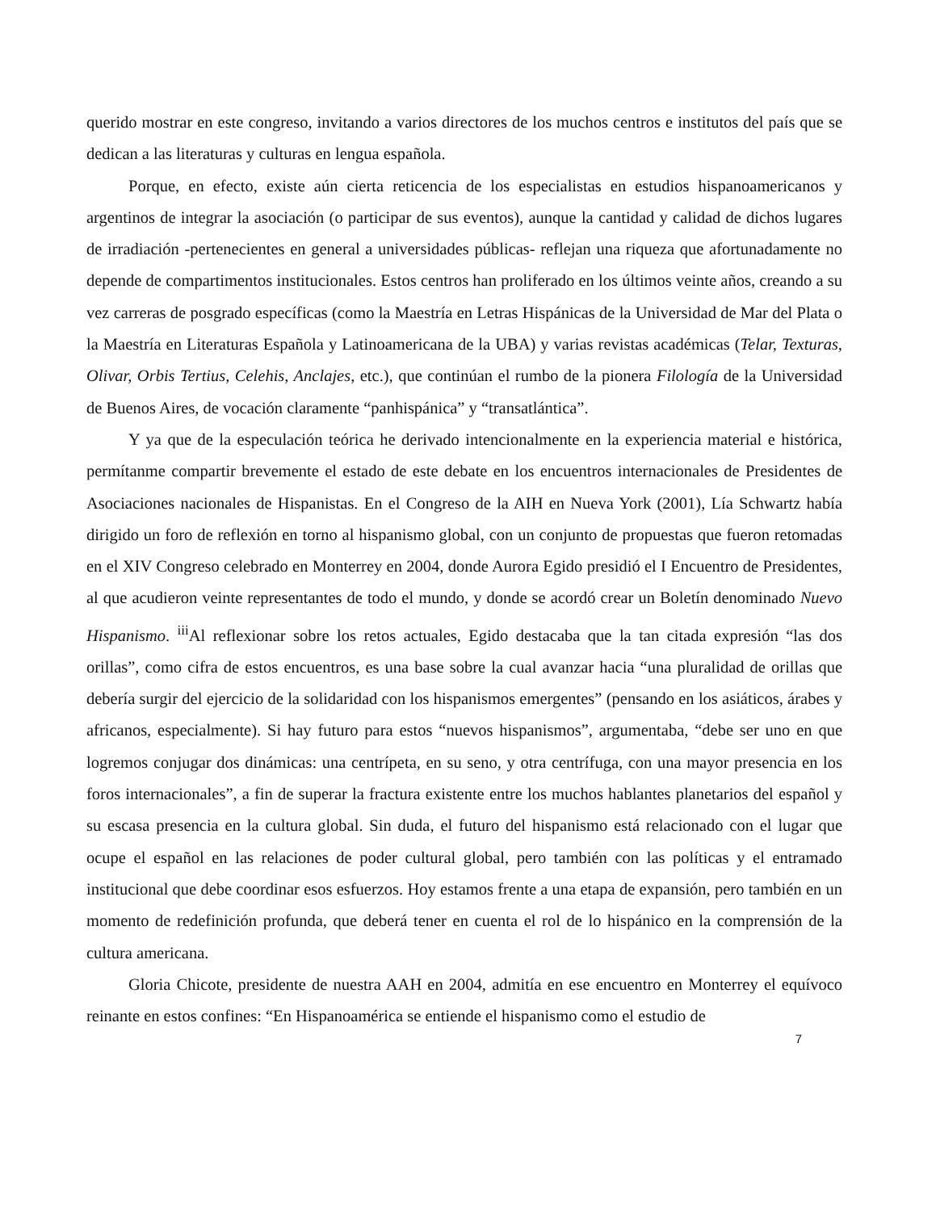querido mostrar en este congreso, invitando a varios directores de los muchos centros e institutos del país que se dedican a las literaturas y culturas en lengua española.
Porque, en efecto, existe aún cierta reticencia de los especialistas en estudios hispanoamericanos y argentinos de integrar la asociación (o participar de sus eventos), aunque la cantidad y calidad de dichos lugares de irradiación -pertenecientes en general a universidades públicas- reflejan una riqueza que afortunadamente no depende de compartimentos institucionales. Estos centros han proliferado en los últimos veinte años, creando a su vez carreras de posgrado específicas (como la Maestría en Letras Hispánicas de la Universidad de Mar del Plata o la Maestría en Literaturas Española y Latinoamericana de la UBA) y varias revistas académicas (Telar, Texturas, Olivar, Orbis Tertius, Celehis, Anclajes, etc.), que continúan el rumbo de la pionera Filología de la Universidad de Buenos Aires, de vocación claramente “panhispánica” y “transatlántica”.
Y ya que de la especulación teórica he derivado intencionalmente en la experiencia material e histórica, permítanme compartir brevemente el estado de este debate en los encuentros internacionales de Presidentes de Asociaciones nacionales de Hispanistas. En el Congreso de la AIH en Nueva York (2001), Lía Schwartz había dirigido un foro de reflexión en torno al hispanismo global, con un conjunto de propuestas que fueron retomadas en el XIV Congreso celebrado en Monterrey en 2004, donde Aurora Egido presidió el I Encuentro de Presidentes, al que acudieron veinte representantes de todo el mundo, y donde se acordó crear un Boletín denominado Nuevo Hispanismo. <sup>iii</sup>Al reflexionar sobre los retos actuales, Egido destacaba que la tan citada expresión “las dos orillas”, como cifra de estos encuentros, es una base sobre la cual avanzar hacia “una pluralidad de orillas que debería surgir del ejercicio de la solidaridad con los hispanismos emergentes” (pensando en los asiáticos, árabes y africanos, especialmente). Si hay futuro para estos “nuevos hispanismos”, argumentaba, “debe ser uno en que logremos conjugar dos dinámicas: una centrípeta, en su seno, y otra centrífuga, con una mayor presencia en los foros internacionales”, a fin de superar la fractura existente entre los muchos hablantes planetarios del español y su escasa presencia en la cultura global. Sin duda, el futuro del hispanismo está relacionado con el lugar que ocupe el español en las relaciones de poder cultural global, pero también con las políticas y el entramado institucional que debe coordinar esos esfuerzos. Hoy estamos frente a una etapa de expansión, pero también en un momento de redefinición profunda, que deberá tener en cuenta el rol de lo hispánico en la comprensión de la cultura americana.
Gloria Chicote, presidente de nuestra AAH en 2004, admitía en ese encuentro en Monterrey el equívoco reinante en estos confines: “En Hispanoamérica se entiende el hispanismo como el estudio de
7